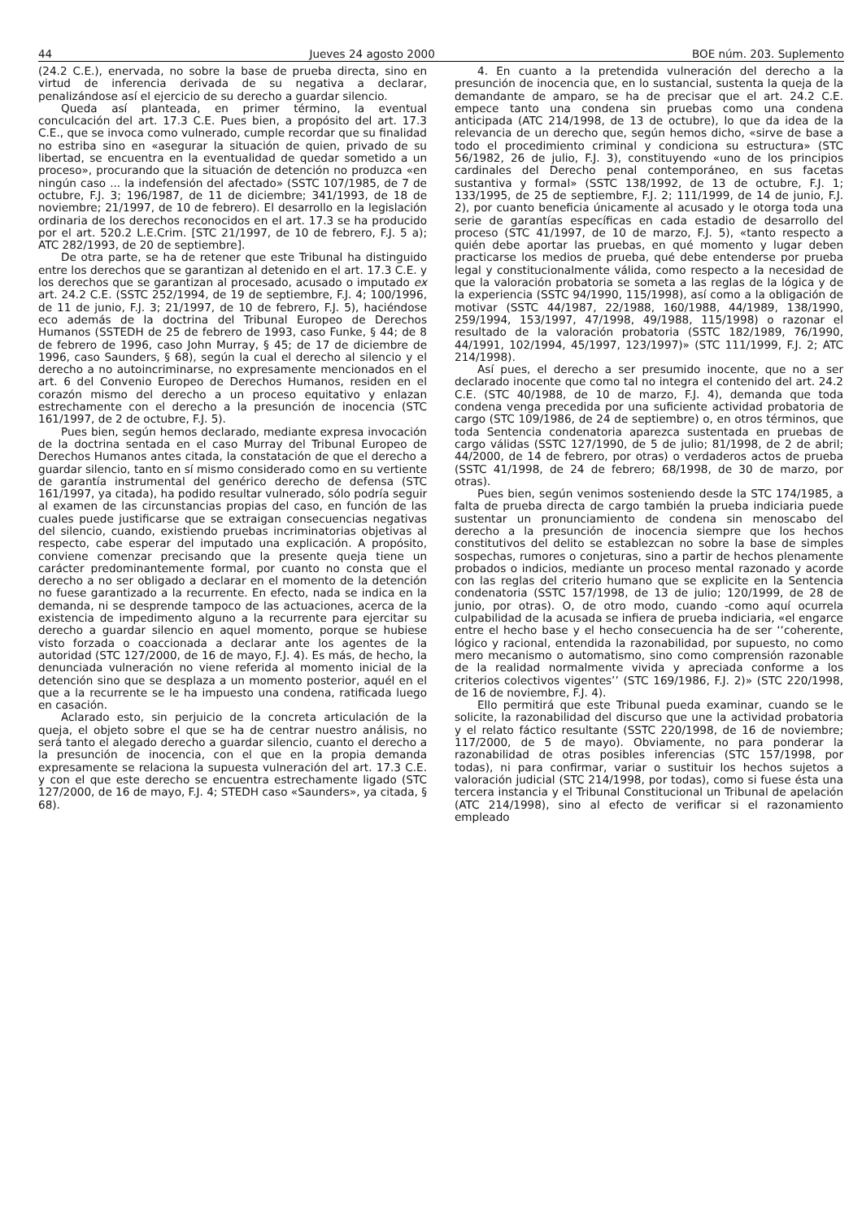44 Jueves 24 agosto 2000 BOE núm. 203. Suplemento
(24.2 C.E.), enervada, no sobre la base de prueba directa, sino en virtud de inferencia derivada de su negativa a declarar, penalizándose así el ejercicio de su derecho a guardar silencio.
Queda así planteada, en primer término, la eventual conculcación del art. 17.3 C.E. Pues bien, a propósito del art. 17.3 C.E., que se invoca como vulnerado, cumple recordar que su finalidad no estriba sino en «asegurar la situación de quien, privado de su libertad, se encuentra en la eventualidad de quedar sometido a un proceso», procurando que la situación de detención no produzca «en ningún caso ... la indefensión del afectado» (SSTC 107/1985, de 7 de octubre, F.J. 3; 196/1987, de 11 de diciembre; 341/1993, de 18 de noviembre; 21/1997, de 10 de febrero). El desarrollo en la legislación ordinaria de los derechos reconocidos en el art. 17.3 se ha producido por el art. 520.2 L.E.Crim. [STC 21/1997, de 10 de febrero, F.J. 5 a); ATC 282/1993, de 20 de septiembre].
De otra parte, se ha de retener que este Tribunal ha distinguido entre los derechos que se garantizan al detenido en el art. 17.3 C.E. y los derechos que se garantizan al procesado, acusado o imputado ex art. 24.2 C.E. (SSTC 252/1994, de 19 de septiembre, F.J. 4; 100/1996, de 11 de junio, F.J. 3; 21/1997, de 10 de febrero, F.J. 5), haciéndose eco además de la doctrina del Tribunal Europeo de Derechos Humanos (SSTEDH de 25 de febrero de 1993, caso Funke, § 44; de 8 de febrero de 1996, caso John Murray, § 45; de 17 de diciembre de 1996, caso Saunders, § 68), según la cual el derecho al silencio y el derecho a no autoincriminarse, no expresamente mencionados en el art. 6 del Convenio Europeo de Derechos Humanos, residen en el corazón mismo del derecho a un proceso equitativo y enlazan estrechamente con el derecho a la presunción de inocencia (STC 161/1997, de 2 de octubre, F.J. 5).
Pues bien, según hemos declarado, mediante expresa invocación de la doctrina sentada en el caso Murray del Tribunal Europeo de Derechos Humanos antes citada, la constatación de que el derecho a guardar silencio, tanto en sí mismo considerado como en su vertiente de garantía instrumental del genérico derecho de defensa (STC 161/1997, ya citada), ha podido resultar vulnerado, sólo podría seguir al examen de las circunstancias propias del caso, en función de las cuales puede justificarse que se extraigan consecuencias negativas del silencio, cuando, existiendo pruebas incriminatorias objetivas al respecto, cabe esperar del imputado una explicación. A propósito, conviene comenzar precisando que la presente queja tiene un carácter predominantemente formal, por cuanto no consta que el derecho a no ser obligado a declarar en el momento de la detención no fuese garantizado a la recurrente. En efecto, nada se indica en la demanda, ni se desprende tampoco de las actuaciones, acerca de la existencia de impedimento alguno a la recurrente para ejercitar su derecho a guardar silencio en aquel momento, porque se hubiese visto forzada o coaccionada a declarar ante los agentes de la autoridad (STC 127/2000, de 16 de mayo, F.J. 4). Es más, de hecho, la denunciada vulneración no viene referida al momento inicial de la detención sino que se desplaza a un momento posterior, aquél en el que a la recurrente se le ha impuesto una condena, ratificada luego en casación.
Aclarado esto, sin perjuicio de la concreta articulación de la queja, el objeto sobre el que se ha de centrar nuestro análisis, no será tanto el alegado derecho a guardar silencio, cuanto el derecho a la presunción de inocencia, con el que en la propia demanda expresamente se relaciona la supuesta vulneración del art. 17.3 C.E. y con el que este derecho se encuentra estrechamente ligado (STC 127/2000, de 16 de mayo, F.J. 4; STEDH caso «Saunders», ya citada, § 68).
4. En cuanto a la pretendida vulneración del derecho a la presunción de inocencia que, en lo sustancial, sustenta la queja de la demandante de amparo, se ha de precisar que el art. 24.2 C.E. empece tanto una condena sin pruebas como una condena anticipada (ATC 214/1998, de 13 de octubre), lo que da idea de la relevancia de un derecho que, según hemos dicho, «sirve de base a todo el procedimiento criminal y condiciona su estructura» (STC 56/1982, 26 de julio, F.J. 3), constituyendo «uno de los principios cardinales del Derecho penal contemporáneo, en sus facetas sustantiva y formal» (SSTC 138/1992, de 13 de octubre, F.J. 1; 133/1995, de 25 de septiembre, F.J. 2; 111/1999, de 14 de junio, F.J. 2), por cuanto beneficia únicamente al acusado y le otorga toda una serie de garantías específicas en cada estadio de desarrollo del proceso (STC 41/1997, de 10 de marzo, F.J. 5), «tanto respecto a quién debe aportar las pruebas, en qué momento y lugar deben practicarse los medios de prueba, qué debe entenderse por prueba legal y constitucionalmente válida, como respecto a la necesidad de que la valoración probatoria se someta a las reglas de la lógica y de la experiencia (SSTC 94/1990, 115/1998), así como a la obligación de motivar (SSTC 44/1987, 22/1988, 160/1988, 44/1989, 138/1990, 259/1994, 153/1997, 47/1998, 49/1988, 115/1998) o razonar el resultado de la valoración probatoria (SSTC 182/1989, 76/1990, 44/1991, 102/1994, 45/1997, 123/1997)» (STC 111/1999, F.J. 2; ATC 214/1998).
Así pues, el derecho a ser presumido inocente, que no a ser declarado inocente que como tal no integra el contenido del art. 24.2 C.E. (STC 40/1988, de 10 de marzo, F.J. 4), demanda que toda condena venga precedida por una suficiente actividad probatoria de cargo (STC 109/1986, de 24 de septiembre) o, en otros términos, que toda Sentencia condenatoria aparezca sustentada en pruebas de cargo válidas (SSTC 127/1990, de 5 de julio; 81/1998, de 2 de abril; 44/2000, de 14 de febrero, por otras) o verdaderos actos de prueba (SSTC 41/1998, de 24 de febrero; 68/1998, de 30 de marzo, por otras).
Pues bien, según venimos sosteniendo desde la STC 174/1985, a falta de prueba directa de cargo también la prueba indiciaria puede sustentar un pronunciamiento de condena sin menoscabo del derecho a la presunción de inocencia siempre que los hechos constitutivos del delito se establezcan no sobre la base de simples sospechas, rumores o conjeturas, sino a partir de hechos plenamente probados o indicios, mediante un proceso mental razonado y acorde con las reglas del criterio humano que se explicite en la Sentencia condenatoria (SSTC 157/1998, de 13 de julio; 120/1999, de 28 de junio, por otras). O, de otro modo, cuando -como aquí ocurrela culpabilidad de la acusada se infiera de prueba indiciaria, «el engarce entre el hecho base y el hecho consecuencia ha de ser ‘‘coherente, lógico y racional, entendida la razonabilidad, por supuesto, no como mero mecanismo o automatismo, sino como comprensión razonable de la realidad normalmente vivida y apreciada conforme a los criterios colectivos vigentes’’ (STC 169/1986, F.J. 2)» (STC 220/1998, de 16 de noviembre, F.J. 4).
Ello permitirá que este Tribunal pueda examinar, cuando se le solicite, la razonabilidad del discurso que une la actividad probatoria y el relato fáctico resultante (SSTC 220/1998, de 16 de noviembre; 117/2000, de 5 de mayo). Obviamente, no para ponderar la razonabilidad de otras posibles inferencias (STC 157/1998, por todas), ni para confirmar, variar o sustituir los hechos sujetos a valoración judicial (STC 214/1998, por todas), como si fuese ésta una tercera instancia y el Tribunal Constitucional un Tribunal de apelación (ATC 214/1998), sino al efecto de verificar si el razonamiento empleado